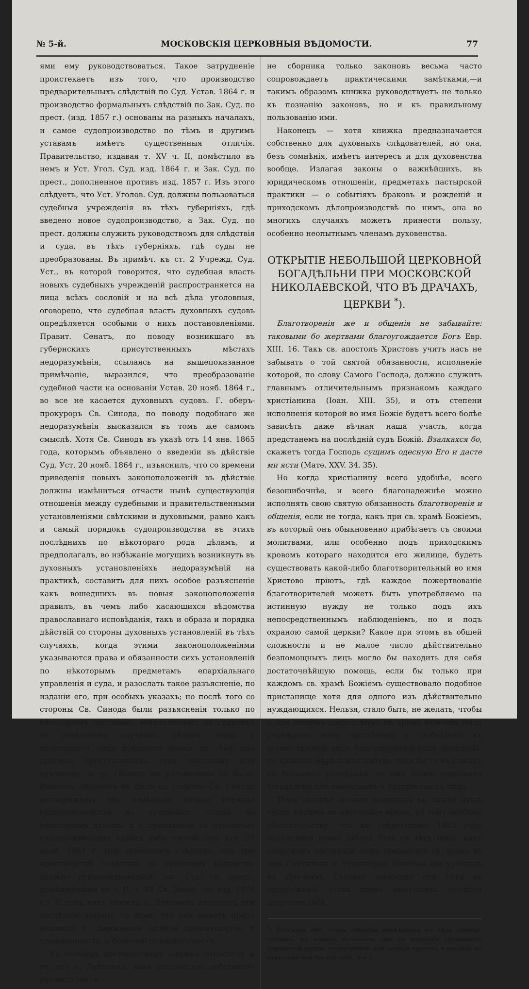№ 5-й. МОСКОВСКІЯ ЦЕРКОВНЫЯ ВѢДОМОСТИ. 77
ями ему руководствоваться. Такое затрудненіе проистекаетъ изъ того, что производство предварительныхъ слѣдствій по Суд. Устав. 1864 г. и производство формальныхъ слѣдствій по Зак. Суд. по прест. (изд. 1857 г.) основаны на разныхъ началахъ, и самое судопроизводство по тѣмъ и другимъ уставамъ имѣетъ существенныя отличія. Правительство, издавая т. XV ч. II, помѣстило въ немъ и Уст. Угол. Суд. изд. 1864 г. и Зак. Суд. по прест., дополненное противъ изд. 1857 г. Изъ этого слѣдуетъ, что Уст. Уголов. Суд. должны пользоваться судебныя учрежденія въ тѣхъ губерніяхъ, гдѣ введено новое судопроизводство, а Зак. Суд. по прест. должны служить руководствомъ для слѣдствія и суда, въ тѣхъ губерніяхъ, гдѣ суды не преобразованы. Въ примѣч. къ ст. 2 Учрежд. Суд. Уст., въ которой говорится, что судебная власть новыхъ судебныхъ учрежденій распространяется на лица всѣхъ сословій и на всѣ дѣла уголовныя, оговорено, что судебная власть духовныхъ судовъ опредѣляется особыми о нихъ постановленіями. Правит. Сенатъ, по поводу возникшаго въ губернскихъ присутственныхъ мѣстахъ недоразумѣнія, ссылаясь на вышепоказанное примѣчаніе, выразился, что преобразованіе судебной части на основаніи Устав. 20 нояб. 1864 г., во все не касается духовныхъ судовъ. Г. оберъ-прокуроръ Св. Синода, по поводу подобнаго же недоразумѣнія высказался въ томъ же самомъ смыслѣ. Хотя Св. Синодъ въ указѣ отъ 14 янв. 1865 года, которымъ объявлено о введеніи въ дѣйствіе Суд. Уст. 20 нояб. 1864 г., изъяснилъ, что со времени приведенія новыхъ законоположеній въ дѣйствіе должны измѣниться отчасти нынѣ существующія отношенія между судебными и правительственными установленіями свѣтскими и духовными, равно какъ и самый порядокъ судопроизводства въ этихъ послѣднихъ по нѣкотораго рода дѣламъ, и предполагалъ, во избѣжаніе могущихъ возникнуть въ духовныхъ установленіяхъ недоразумѣній на практикѣ, составить для нихъ особое разъясненіе какъ вошедшихъ въ новыя законоположенія правилъ, въ чемъ либо касающихся вѣдомства православнаго исповѣданія, такъ и образа и порядка дѣйствій со стороны духовныхъ установленій въ тѣхъ случаяхъ, когда этими законоположеніями указываются права и обязанности сихъ установленій по нѣкоторымъ предметамъ епархіальнаго управленія и суда, и разослать такое разъясненіе, по изданіи его, при особыхъ указахъ; но послѣ того со стороны Св. Синода были разъясненія только по нѣкоторымъ частнымъ, возникавшимъ на практикѣ въ отдѣльныхъ случаяхъ, дѣламъ, напр. о подсудности лицъ духовнаго званія по тѣмъ или другимъ преступленіямъ суду свѣтскому или духовному, и др. Общаго же разъясненія не было. Равнымъ образомъ не было со стороны Св. Синода распоряженія объ измѣненіи самаго порядка судопроизводства въ духовныхъ судахъ по нѣкоторымъ дѣламъ, и о примѣненіи къ духовному судопроизводству какихъ либо частей Суд. Уст. 20 нояб. 1864 г. Изъ сказаннаго слѣдуетъ, что при производствѣ слѣдствій по духовному вѣдомству должно руководствоваться Зак. Суд. по прест., помѣщенными въ ч. II, т. XV Св. Закон. (по изд. 1876 г.). И такъ какъ книжка о. Луканина излагаетъ эти послѣдніе законы, то ясно, что она имѣетъ предъ книжкой о. Державина полное преимущество и современности, и большей опредѣленности.
Къ особымъ достоинствамъ книжки относится и то, что о. Луканинъ, какъ составитель собственно руководства, а
не сборника только законовъ весьма часто сопровождаетъ практическими замѣтками,—и такимъ образомъ книжка руководствуетъ не только къ познанію законовъ, но и къ правильному пользованію ими.
Наконецъ — хотя книжка предназначается собственно для духовныхъ слѣдователей, но она, безъ сомнѣнія, имѣетъ интересъ и для духовенства вообще. Излагая законы о важнѣйшихъ, въ юридическомъ отношеніи, предметахъ пастырской практики — о событіяхъ браковъ и рожденій и приходскомъ дѣлопроизводствѣ по нимъ, она во многихъ случаяхъ можетъ принести пользу, особенно неопытнымъ членамъ духовенства.
ОТКРЫТІЕ НЕБОЛЬШОЙ ЦЕРКОВНОЙ БОГАДѢЛЬНИ ПРИ МОСКОВСКОЙ НИКОЛАЕВСКОЙ, ЧТО ВЪ ДРАЧАХЪ, ЦЕРКВИ <sup>*</sup>).
Благотворенія же и общенія не забывайте: таковыми бо жертвами благоугождается Богъ Евр. XIII. 16. Такъ св. апостолъ Христовъ учитъ насъ не забывать о той святой обязанности, исполненіе которой, по слову Самого Господа, должно служить главнымъ отличительнымъ признакомъ каждаго христіанина (Іоан. XIII. 35), и отъ степени исполненія которой во имя Божіе будетъ всего болѣе зависѣть даже вѣчная наша участь, когда предстанемъ на послѣдній судъ Божій. Взалкахся бо, скажетъ тогда Господь сущимъ одесную Его и дасте ми ясти (Матѳ. XXV. 34. 35).
Но когда христіанину всего удобнѣе, всего безошибочнѣе, и всего благонадежнѣе можно исполнять свою святую обязанность благотворенія и общенія, если не тогда, какъ при св. храмѣ Божіемъ, въ который онъ обыкновенно прибѣгаетъ съ своими молитвами, или особенно подъ приходскимъ кровомъ котораго находится его жилище, будетъ существовать какой-либо благотворительный во имя Христово пріютъ, гдѣ каждое пожертвованіе благотворителей можетъ быть употребляемо на истинную нужду не только подъ ихъ непосредственнымъ наблюденіемъ, но и подъ охраною самой церкви? Какое при этомъ въ общей сложности и не малое число дѣйствительно безпомощныхъ лицъ могло бы находить для себя достаточнѣйшую помощь, если бы только при каждомъ св. храмѣ Божіемъ существовало подобное пристанище хотя для одного изъ дѣйствительно нуждающихся. Нельзя, стало быть, не желать, чтобы и при нашемъ приходскомъ св. храмѣ Божіемъ была учреждена, какъ простѣйшій и удобнѣйшій къ осуществленію видъ благотворительныхъ заведеній, по крайней мѣрѣ какая-нибудь, хотя бы то въ самыхъ не большихъ размѣрахъ, во имя Божіе церковная богадѣльня для немощныхъ и безпріютныхъ лицъ.
Тѣмъ сильнѣе должно возникать въ нашей душѣ такое желаніе въ настоящее время, по тому особому обстоятельству, что въ слѣдующемъ 1882 году исполнится ровно двѣста лѣтъ съ тѣхъ поръ, какъ сооруженъ настоящій нашъ приходскій св. храмъ во имя Святителя и Чудотворца Николая (на урочищѣ въ Драчахъ). Сколько милостей отъ Бога въ продолженіе этихъ двухъ минувшихъ столѣтій получили себѣ
<sup>*</sup>) Разсказъ объ этомъ событіи помѣщаемъ въ тѣхъ самыхъ словахъ, въ какихъ изложенъ онъ на первыхъ страницахъ церковной книги, назначенной для записи прихода и расхода по открывшейся богадѣльнѣ. А в т.